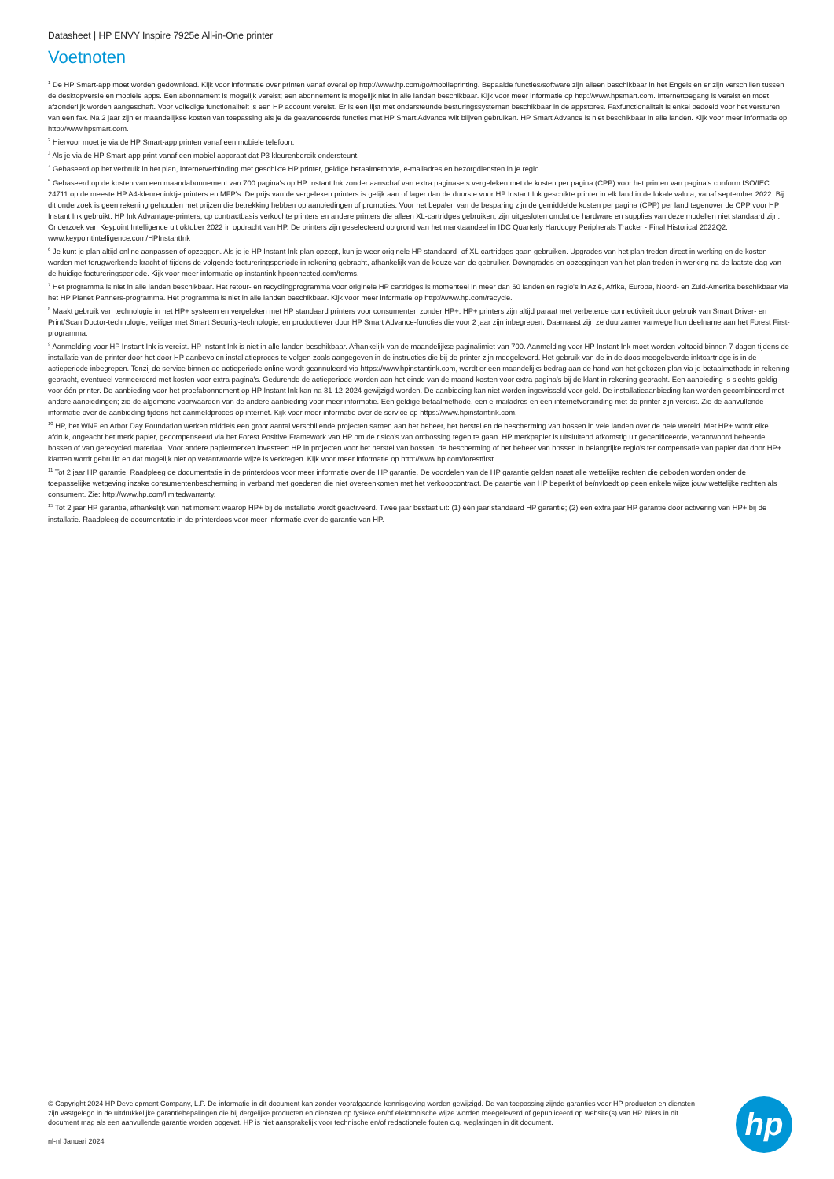Datasheet | HP ENVY Inspire 7925e All-in-One printer
Voetnoten
<sup>1</sup> De HP Smart-app moet worden gedownload. Kijk voor informatie over printen vanaf overal op http://www.hp.com/go/mobileprinting. Bepaalde functies/software zijn alleen beschikbaar in het Engels en er zijn verschillen tussen de desktopversie en mobiele apps. Een abonnement is mogelijk vereist; een abonnement is mogelijk niet in alle landen beschikbaar. Kijk voor meer informatie op http://www.hpsmart.com. Internettoegang is vereist en moet afzonderlijk worden aangeschaft. Voor volledige functionaliteit is een HP account vereist. Er is een lijst met ondersteunde besturingssystemen beschikbaar in de appstores. Faxfunctionaliteit is enkel bedoeld voor het versturen van een fax. Na 2 jaar zijn er maandelijkse kosten van toepassing als je de geavanceerde functies met HP Smart Advance wilt blijven gebruiken. HP Smart Advance is niet beschikbaar in alle landen. Kijk voor meer informatie op http://www.hpsmart.com.
<sup>2</sup> Hiervoor moet je via de HP Smart-app printen vanaf een mobiele telefoon.
<sup>3</sup> Als je via de HP Smart-app print vanaf een mobiel apparaat dat P3 kleurenbereik ondersteunt.
<sup>4</sup> Gebaseerd op het verbruik in het plan, internetverbinding met geschikte HP printer, geldige betaalmethode, e-mailadres en bezorgdiensten in je regio.
<sup>5</sup> Gebaseerd op de kosten van een maandabonnement van 700 pagina's op HP Instant Ink zonder aanschaf van extra paginasets vergeleken met de kosten per pagina (CPP) voor het printen van pagina's conform ISO/IEC 24711 op de meeste HP A4-kleureninktjetprinters en MFP's. De prijs van de vergeleken printers is gelijk aan of lager dan de duurste voor HP Instant Ink geschikte printer in elk land in de lokale valuta, vanaf september 2022. Bij dit onderzoek is geen rekening gehouden met prijzen die betrekking hebben op aanbiedingen of promoties. Voor het bepalen van de besparing zijn de gemiddelde kosten per pagina (CPP) per land tegenover de CPP voor HP Instant Ink gebruikt. HP Ink Advantage-printers, op contractbasis verkochte printers en andere printers die alleen XL-cartridges gebruiken, zijn uitgesloten omdat de hardware en supplies van deze modellen niet standaard zijn. Onderzoek van Keypoint Intelligence uit oktober 2022 in opdracht van HP. De printers zijn geselecteerd op grond van het marktaandeel in IDC Quarterly Hardcopy Peripherals Tracker - Final Historical 2022Q2. www.keypointintelligence.com/HPInstantInk
<sup>6</sup> Je kunt je plan altijd online aanpassen of opzeggen. Als je je HP Instant Ink-plan opzegt, kun je weer originele HP standaard- of XL-cartridges gaan gebruiken. Upgrades van het plan treden direct in werking en de kosten worden met terugwerkende kracht of tijdens de volgende factureringsperiode in rekening gebracht, afhankelijk van de keuze van de gebruiker. Downgrades en opzeggingen van het plan treden in werking na de laatste dag van de huidige factureringsperiode. Kijk voor meer informatie op instantink.hpconnected.com/terms.
<sup>7</sup> Het programma is niet in alle landen beschikbaar. Het retour- en recyclingprogramma voor originele HP cartridges is momenteel in meer dan 60 landen en regio's in Azië, Afrika, Europa, Noord- en Zuid-Amerika beschikbaar via het HP Planet Partners-programma. Het programma is niet in alle landen beschikbaar. Kijk voor meer informatie op http://www.hp.com/recycle.
<sup>8</sup> Maakt gebruik van technologie in het HP+ systeem en vergeleken met HP standaard printers voor consumenten zonder HP+. HP+ printers zijn altijd paraat met verbeterde connectiviteit door gebruik van Smart Driver- en Print/Scan Doctor-technologie, veiliger met Smart Security-technologie, en productiever door HP Smart Advance-functies die voor 2 jaar zijn inbegrepen. Daarnaast zijn ze duurzamer vanwege hun deelname aan het Forest First-programma.
<sup>9</sup> Aanmelding voor HP Instant Ink is vereist. HP Instant Ink is niet in alle landen beschikbaar. Afhankelijk van de maandelijkse paginalimiet van 700. Aanmelding voor HP Instant Ink moet worden voltooid binnen 7 dagen tijdens de installatie van de printer door het door HP aanbevolen installatieproces te volgen zoals aangegeven in de instructies die bij de printer zijn meegeleverd. Het gebruik van de in de doos meegeleverde inktcartridge is in de actieperiode inbegrepen. Tenzij de service binnen de actieperiode online wordt geannuleerd via https://www.hpinstantink.com, wordt er een maandelijks bedrag aan de hand van het gekozen plan via je betaalmethode in rekening gebracht, eventueel vermeerderd met kosten voor extra pagina's. Gedurende de actieperiode worden aan het einde van de maand kosten voor extra pagina's bij de klant in rekening gebracht. Een aanbieding is slechts geldig voor één printer. De aanbieding voor het proefabonnement op HP Instant Ink kan na 31-12-2024 gewijzigd worden. De aanbieding kan niet worden ingewisseld voor geld. De installatieaanbieding kan worden gecombineerd met andere aanbiedingen; zie de algemene voorwaarden van de andere aanbieding voor meer informatie. Een geldige betaalmethode, een e-mailadres en een internetverbinding met de printer zijn vereist. Zie de aanvullende informatie over de aanbieding tijdens het aanmeldproces op internet. Kijk voor meer informatie over de service op https://www.hpinstantink.com.
<sup>10</sup> HP, het WNF en Arbor Day Foundation werken middels een groot aantal verschillende projecten samen aan het beheer, het herstel en de bescherming van bossen in vele landen over de hele wereld. Met HP+ wordt elke afdruk, ongeacht het merk papier, gecompenseerd via het Forest Positive Framework van HP om de risico's van ontbossing tegen te gaan. HP merkpapier is uitsluitend afkomstig uit gecertificeerde, verantwoord beheerde bossen of van gerecycled materiaal. Voor andere papiermerken investeert HP in projecten voor het herstel van bossen, de bescherming of het beheer van bossen in belangrijke regio's ter compensatie van papier dat door HP+ klanten wordt gebruikt en dat mogelijk niet op verantwoorde wijze is verkregen. Kijk voor meer informatie op http://www.hp.com/forestfirst.
<sup>11</sup> Tot 2 jaar HP garantie. Raadpleeg de documentatie in de printerdoos voor meer informatie over de HP garantie. De voordelen van de HP garantie gelden naast alle wettelijke rechten die geboden worden onder de toepasselijke wetgeving inzake consumentenbescherming in verband met goederen die niet overeenkomen met het verkoopcontract. De garantie van HP beperkt of beïnvloedt op geen enkele wijze jouw wettelijke rechten als consument. Zie: http://www.hp.com/limitedwarranty.
<sup>15</sup> Tot 2 jaar HP garantie, afhankelijk van het moment waarop HP+ bij de installatie wordt geactiveerd. Twee jaar bestaat uit: (1) één jaar standaard HP garantie; (2) één extra jaar HP garantie door activering van HP+ bij de installatie. Raadpleeg de documentatie in de printerdoos voor meer informatie over de garantie van HP.
© Copyright 2024 HP Development Company, L.P. De informatie in dit document kan zonder voorafgaande kennisgeving worden gewijzigd. De van toepassing zijnde garanties voor HP producten en diensten zijn vastgelegd in de uitdrukkelijke garantiebepalingen die bij dergelijke producten en diensten op fysieke en/of elektronische wijze worden meegeleverd of gepubliceerd op website(s) van HP. Niets in dit document mag als een aanvullende garantie worden opgevat. HP is niet aansprakelijk voor technische en/of redactionele fouten c.q. weglatingen in dit document.
nl-nl Januari 2024
hp